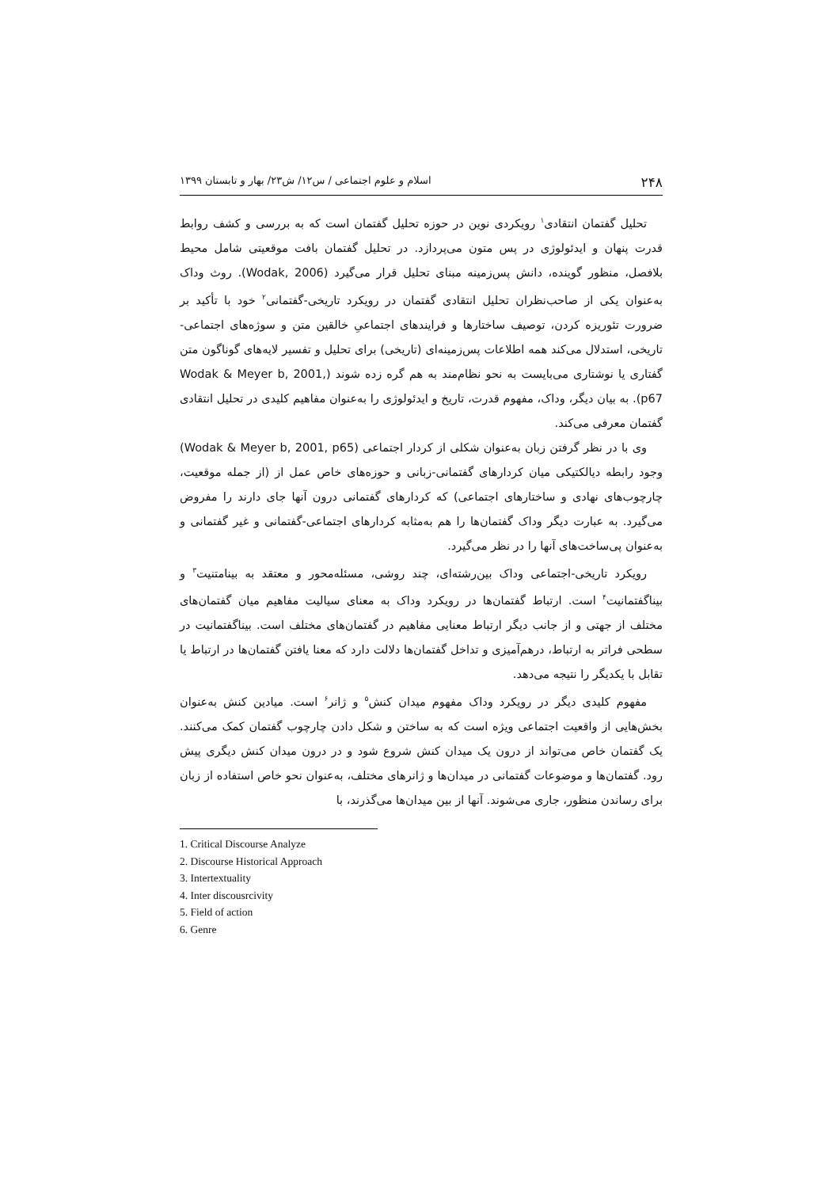۲۴۸ اسلام و علوم اجتماعی / س۱۲/ ش۲۳/ بهار و تابستان ۱۳۹۹
تحلیل گفتمان انتقادی<sup>۱</sup> رویکردی نوین در حوزه تحلیل گفتمان است که به بررسی و کشف روابط قدرت پنهان و ایدئولوژی در پس متون می‌پردازد. در تحلیل گفتمان بافت موقعیتی شامل محیط بلافصل، منظور گوینده، دانش پس‌زمینه مبنای تحلیل قرار می‌گیرد (Wodak, 2006). روث وداک به‌عنوان یکی از صاحب‌نظران تحلیل انتقادی گفتمان در رویکرد تاریخی-گفتمانی<sup>۲</sup> خود با تأکید بر ضرورت تئوریزه کردن، توصیف ساختارها و فرایندهای اجتماعیِ خالقین متن و سوژه‌های اجتماعی-تاریخی، استدلال می‌کند همه اطلاعات پس‌زمینه‌ای (تاریخی) برای تحلیل و تفسیر لایه‌های گوناگون متن گفتاری یا نوشتاری می‌بایست به نحو نظام‌مند به هم گره زده شوند (Wodak & Meyer b, 2001, p67). به بیان دیگر، وداک، مفهوم قدرت، تاریخ و ایدئولوژی را به‌عنوان مفاهیم کلیدی در تحلیل انتقادی گفتمان معرفی می‌کند.
وی با در نظر گرفتن زبان به‌عنوان شکلی از کردار اجتماعی (Wodak & Meyer b, 2001, p65) وجود رابطه دیالکتیکی میان کردارهای گفتمانی-زبانی و حوزه‌های خاص عمل از (از جمله موقعیت، چارچوب‌های نهادی و ساختارهای اجتماعی) که کردارهای گفتمانی درون آنها جای دارند را مفروض می‌گیرد. به عبارت دیگر وداک گفتمان‌ها را هم به‌مثابه کردارهای اجتماعی-گفتمانی و غیر گفتمانی و به‌عنوان پی‌ساخت‌های آنها را در نظر می‌گیرد.
رویکرد تاریخی-اجتماعی وداک بین‌رشته‌ای، چند روشی، مسئله‌محور و معتقد به بینامتنیت<sup>۳</sup> و بیناگفتمانیت<sup>۴</sup> است. ارتباط گفتمان‌ها در رویکرد وداک به معنای سیالیت مفاهیم میان گفتمان‌های مختلف از جهتی و از جانب دیگر ارتباط معنایی مفاهیم در گفتمان‌های مختلف است. بیناگفتمانیت در سطحی فراتر به ارتباط، درهم‌آمیزی و تداخل گفتمان‌ها دلالت دارد که معنا یافتن گفتمان‌ها در ارتباط یا تقابل با یکدیگر را نتیجه می‌دهد.
مفهوم کلیدی دیگر در رویکرد وداک مفهوم میدان کنش<sup>۵</sup> و ژانر<sup>۶</sup> است. میادین کنش به‌عنوان بخش‌هایی از واقعیت اجتماعی ویژه است که به ساختن و شکل دادن چارچوب گفتمان کمک می‌کنند. یک گفتمان خاص می‌تواند از درون یک میدان کنش شروع شود و در درون میدان کنش دیگری پیش رود. گفتمان‌ها و موضوعات گفتمانی در میدان‌ها و ژانرهای مختلف، به‌عنوان نحو خاص استفاده از زبان برای رساندن منظور، جاری می‌شوند. آنها از بین میدان‌ها می‌گذرند، با
1. Critical Discourse Analyze
2. Discourse Historical Approach
3. Intertextuality
4. Inter discousrcivity
5. Field of action
6. Genre